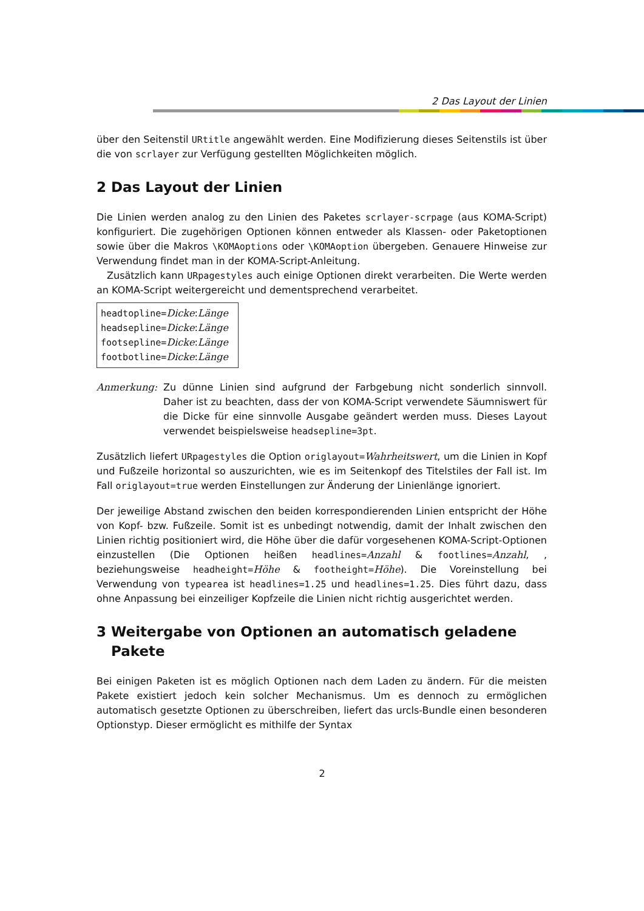2 Das Layout der Linien
über den Seitenstil URtitle angewählt werden. Eine Modifizierung dieses Seitenstils ist über die von scrlayer zur Verfügung gestellten Möglichkeiten möglich.
2 Das Layout der Linien
Die Linien werden analog zu den Linien des Paketes scrlayer-scrpage (aus KOMA-Script) konfiguriert. Die zugehörigen Optionen können entweder als Klassen- oder Paketoptionen sowie über die Makros \KOMAoptions oder \KOMAoption übergeben. Genauere Hinweise zur Verwendung findet man in der KOMA-Script-Anleitung.
Zusätzlich kann URpagestyles auch einige Optionen direkt verarbeiten. Die Werte werden an KOMA-Script weitergereicht und dementsprechend verarbeitet.
headtopline=Dicke:Länge
headsepline=Dicke:Länge
footsepline=Dicke:Länge
footbotline=Dicke:Länge
Anmerkung: Zu dünne Linien sind aufgrund der Farbgebung nicht sonderlich sinnvoll. Daher ist zu beachten, dass der von KOMA-Script verwendete Säumniswert für die Dicke für eine sinnvolle Ausgabe geändert werden muss. Dieses Layout verwendet beispielsweise headsepline=3pt.
Zusätzlich liefert URpagestyles die Option origlayout=Wahrheitswert, um die Linien in Kopf und Fußzeile horizontal so auszurichten, wie es im Seitenkopf des Titelstiles der Fall ist. Im Fall origlayout=true werden Einstellungen zur Änderung der Linienlänge ignoriert.
Der jeweilige Abstand zwischen den beiden korrespondierenden Linien entspricht der Höhe von Kopf- bzw. Fußzeile. Somit ist es unbedingt notwendig, damit der Inhalt zwischen den Linien richtig positioniert wird, die Höhe über die dafür vorgesehenen KOMA-Script-Optionen einzustellen (Die Optionen heißen headlines=Anzahl & footlines=Anzahl, , beziehungsweise headheight=Höhe & footheight=Höhe). Die Voreinstellung bei Verwendung von typearea ist headlines=1.25 und headlines=1.25. Dies führt dazu, dass ohne Anpassung bei einzeiliger Kopfzeile die Linien nicht richtig ausgerichtet werden.
3 Weitergabe von Optionen an automatisch geladene
Pakete
Bei einigen Paketen ist es möglich Optionen nach dem Laden zu ändern. Für die meisten Pakete existiert jedoch kein solcher Mechanismus. Um es dennoch zu ermöglichen automatisch gesetzte Optionen zu überschreiben, liefert das urcls-Bundle einen besonderen Optionstyp. Dieser ermöglicht es mithilfe der Syntax
2